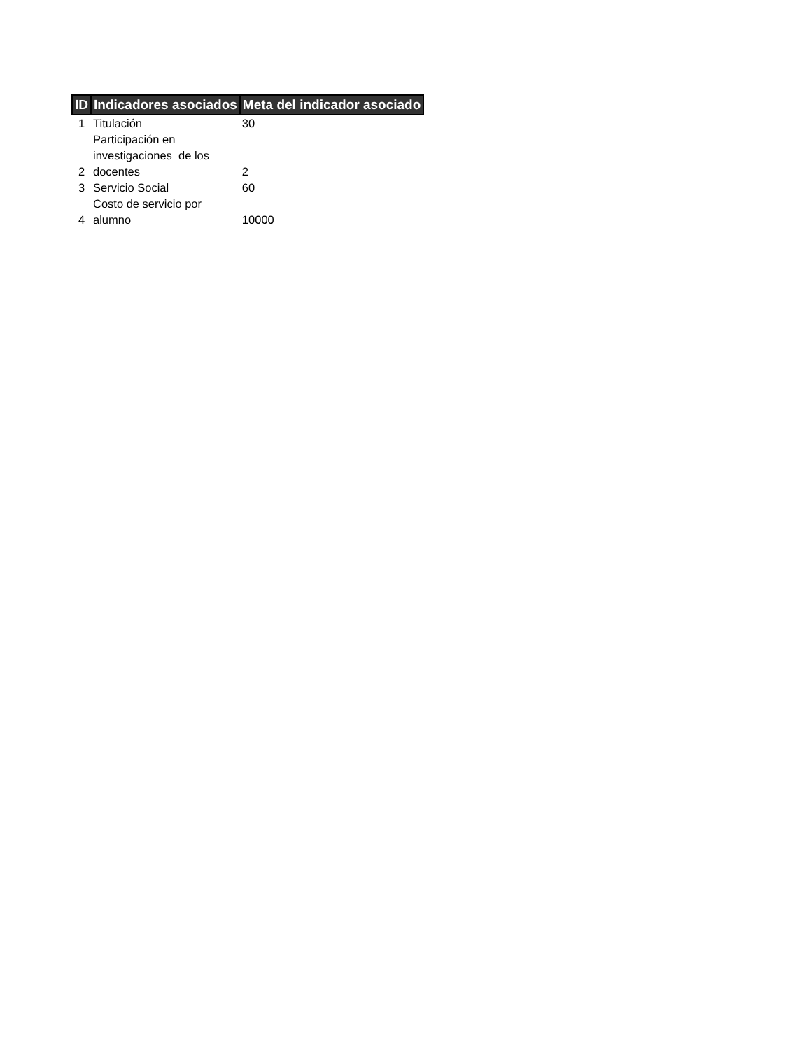| ID | Indicadores asociados | Meta del indicador asociado |
| --- | --- | --- |
| 1 | Titulación | 30 |
| 2 | Participación en investigaciones de los docentes | 2 |
| 3 | Servicio Social | 60 |
| 4 | Costo de servicio por alumno | 10000 |